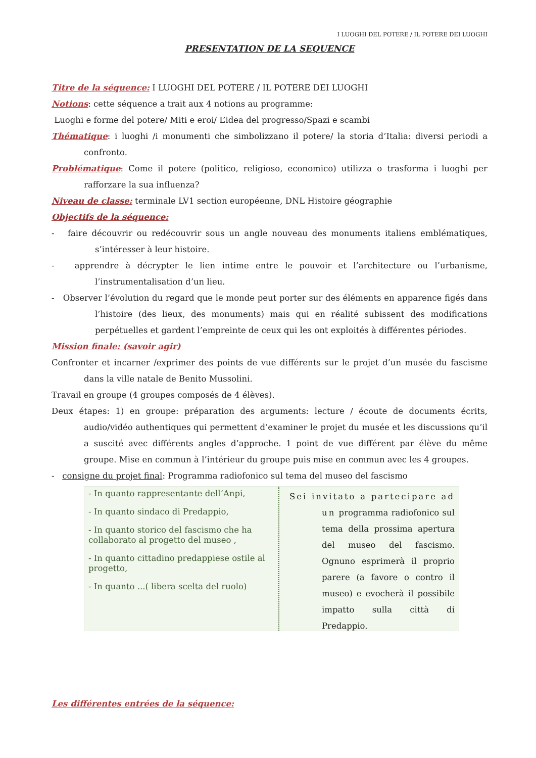I LUOGHI DEL POTERE / IL POTERE DEI LUOGHI
PRESENTATION DE LA SEQUENCE
Titre de la séquence: I LUOGHI DEL POTERE / IL POTERE DEI LUOGHI
Notions: cette séquence a trait aux 4 notions au programme:
Luoghi e forme del potere/ Miti e eroi/ L’idea del progresso/Spazi e scambi
Thématique: i luoghi /i monumenti che simbolizzano il potere/ la storia d’Italia: diversi periodi a confronto.
Problématique: Come il potere (politico, religioso, economico) utilizza o trasforma i luoghi per rafforzare la sua influenza?
Niveau de classe: terminale LV1 section européenne, DNL Histoire géographie
Objectifs de la séquence:
- faire découvrir ou redécouvrir sous un angle nouveau des monuments italiens emblématiques, s’intéresser à leur histoire.
- apprendre à décrypter le lien intime entre le pouvoir et l’architecture ou l’urbanisme, l’instrumentalisation d’un lieu.
- Observer l’évolution du regard que le monde peut porter sur des éléments en apparence figés dans l’histoire (des lieux, des monuments) mais qui en réalité subissent des modifications perpétuelles et gardent l’empreinte de ceux qui les ont exploités à différentes périodes.
Mission finale: (savoir agir)
Confronter et incarner /exprimer des points de vue différents sur le projet d’un musée du fascisme dans la ville natale de Benito Mussolini.
Travail en groupe (4 groupes composés de 4 élèves).
Deux étapes: 1) en groupe: préparation des arguments: lecture / écoute de documents écrits, audio/vidéo authentiques qui permettent d’examiner le projet du musée et les discussions qu’il a suscité avec différents angles d’approche. 1 point de vue différent par élève du même groupe. Mise en commun à l’intérieur du groupe puis mise en commun avec les 4 groupes.
- consigne du projet final: Programma radiofonico sul tema del museo del fascismo
- In quanto rappresentante dell’Anpi,
- In quanto sindaco di Predappio,
- In quanto storico del fascismo che ha collaborato al progetto del museo ,
- In quanto cittadino predappiese ostile al progetto,
- In quanto ...( libera scelta del ruolo)
Sei invitato a partecipare ad un programma radiofonico sul tema della prossima apertura del museo del fascismo. Ognuno esprimerà il proprio parere (a favore o contro il museo) e evocherà il possibile impatto sulla città di Predappio.
Les différentes entrées de la séquence: